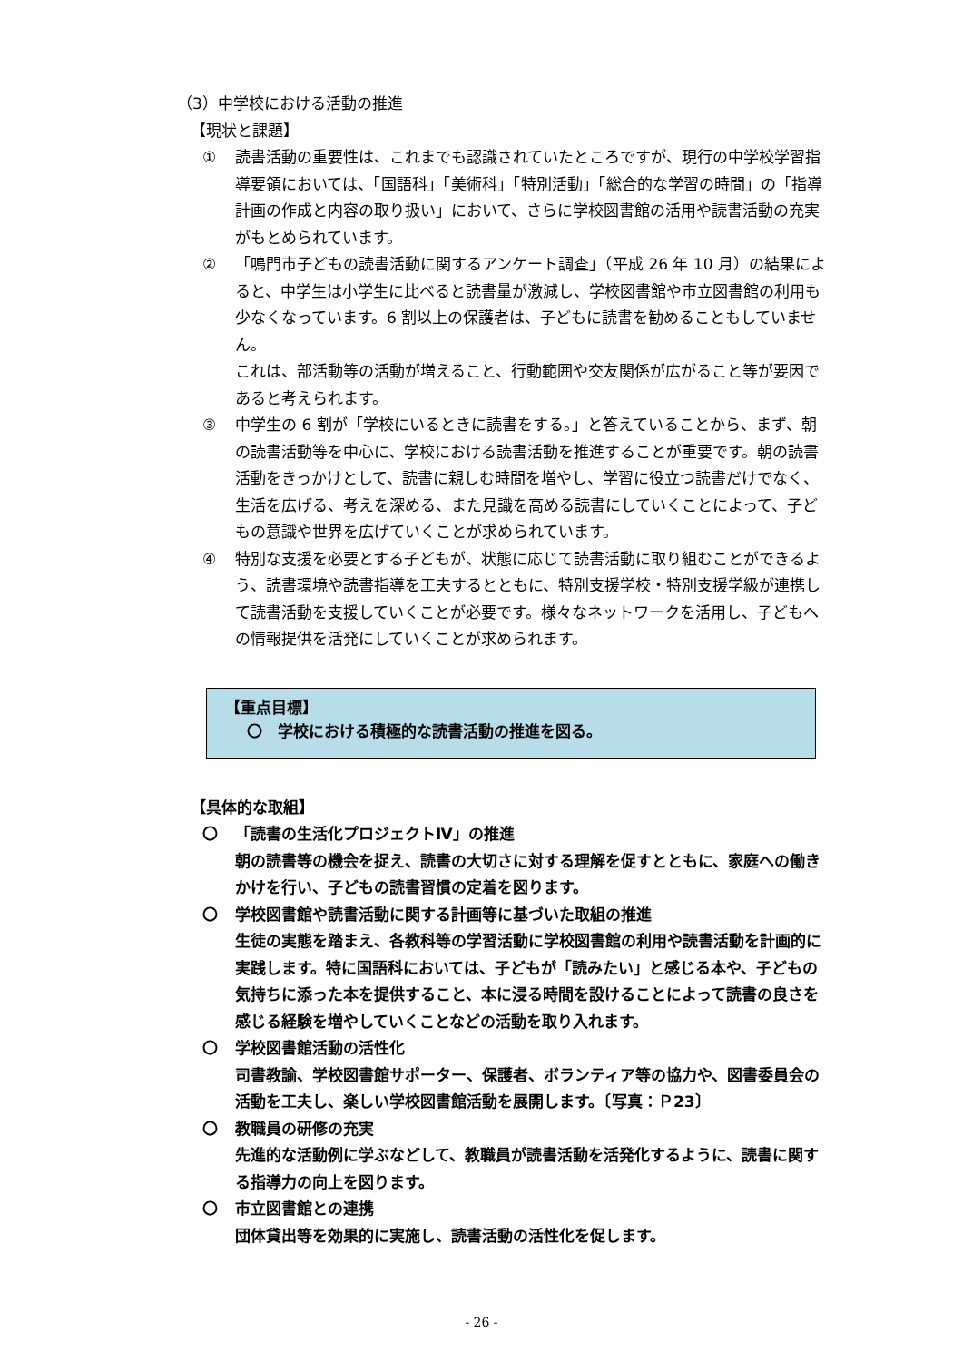（3）中学校における活動の推進
【現状と課題】
① 読書活動の重要性は、これまでも認識されていたところですが、現行の中学校学習指導要領においては、「国語科」「美術科」「特別活動」「総合的な学習の時間」の「指導計画の作成と内容の取り扱い」において、さらに学校図書館の活用や読書活動の充実がもとめられています。
② 「鳴門市子どもの読書活動に関するアンケート調査」（平成 26 年 10 月）の結果によると、中学生は小学生に比べると読書量が激減し、学校図書館や市立図書館の利用も少なくなっています。6 割以上の保護者は、子どもに読書を勧めることもしていません。
これは、部活動等の活動が増えること、行動範囲や交友関係が広がること等が要因であると考えられます。
③ 中学生の 6 割が「学校にいるときに読書をする。」と答えていることから、まず、朝の読書活動等を中心に、学校における読書活動を推進することが重要です。朝の読書活動をきっかけとして、読書に親しむ時間を増やし、学習に役立つ読書だけでなく、生活を広げる、考えを深める、また見識を高める読書にしていくことによって、子どもの意識や世界を広げていくことが求められています。
④ 特別な支援を必要とする子どもが、状態に応じて読書活動に取り組むことができるよう、読書環境や読書指導を工夫するとともに、特別支援学校・特別支援学級が連携して読書活動を支援していくことが必要です。様々なネットワークを活用し、子どもへの情報提供を活発にしていくことが求められます。
【重点目標】
〇　学校における積極的な読書活動の推進を図る。
【具体的な取組】
〇 「読書の生活化プロジェクトⅣ」の推進
朝の読書等の機会を捉え、読書の大切さに対する理解を促すとともに、家庭への働きかけを行い、子どもの読書習慣の定着を図ります。
〇 学校図書館や読書活動に関する計画等に基づいた取組の推進
生徒の実態を踏まえ、各教科等の学習活動に学校図書館の利用や読書活動を計画的に実践します。特に国語科においては、子どもが「読みたい」と感じる本や、子どもの気持ちに添った本を提供すること、本に浸る時間を設けることによって読書の良さを感じる経験を増やしていくことなどの活動を取り入れます。
〇 学校図書館活動の活性化
司書教諭、学校図書館サポーター、保護者、ボランティア等の協力や、図書委員会の活動を工夫し、楽しい学校図書館活動を展開します。〔写真：Ｐ23〕
〇 教職員の研修の充実
先進的な活動例に学ぶなどして、教職員が読書活動を活発化するように、読書に関する指導力の向上を図ります。
〇 市立図書館との連携
団体貸出等を効果的に実施し、読書活動の活性化を促します。
- 26 -